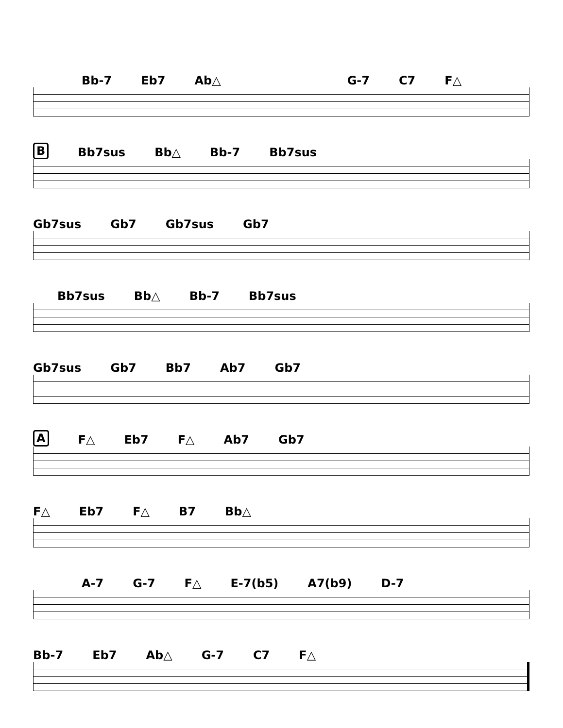Bb-7 Eb7 Ab△ G-7 C7 F△
B Bb7sus Bb△ Bb-7 Bb7sus
Gb7sus Gb7 Gb7sus Gb7
Bb7sus Bb△ Bb-7 Bb7sus
Gb7sus Gb7 Bb7 Ab7 Gb7
A F△ Eb7 F△ Ab7 Gb7
F△ Eb7 F△ B7 Bb△
A-7 G-7 F△ E-7(b5) A7(b9) D-7
Bb-7 Eb7 Ab△ G-7 C7 F△